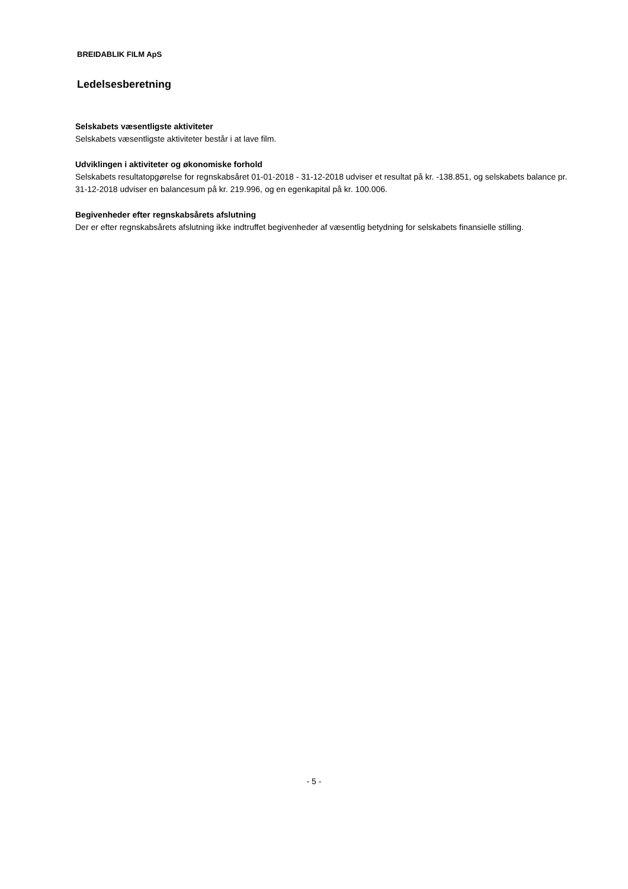BREIDABLIK FILM ApS
Ledelsesberetning
Selskabets væsentligste aktiviteter
Selskabets væsentligste aktiviteter består i at lave film.
Udviklingen i aktiviteter og økonomiske forhold
Selskabets resultatopgørelse for regnskabsåret 01-01-2018 - 31-12-2018 udviser et resultat på kr. -138.851, og selskabets balance pr. 31-12-2018 udviser en balancesum på kr. 219.996, og en egenkapital på kr. 100.006.
Begivenheder efter regnskabsårets afslutning
Der er efter regnskabsårets afslutning ikke indtruffet begivenheder af væsentlig betydning for selskabets finansielle stilling.
- 5 -